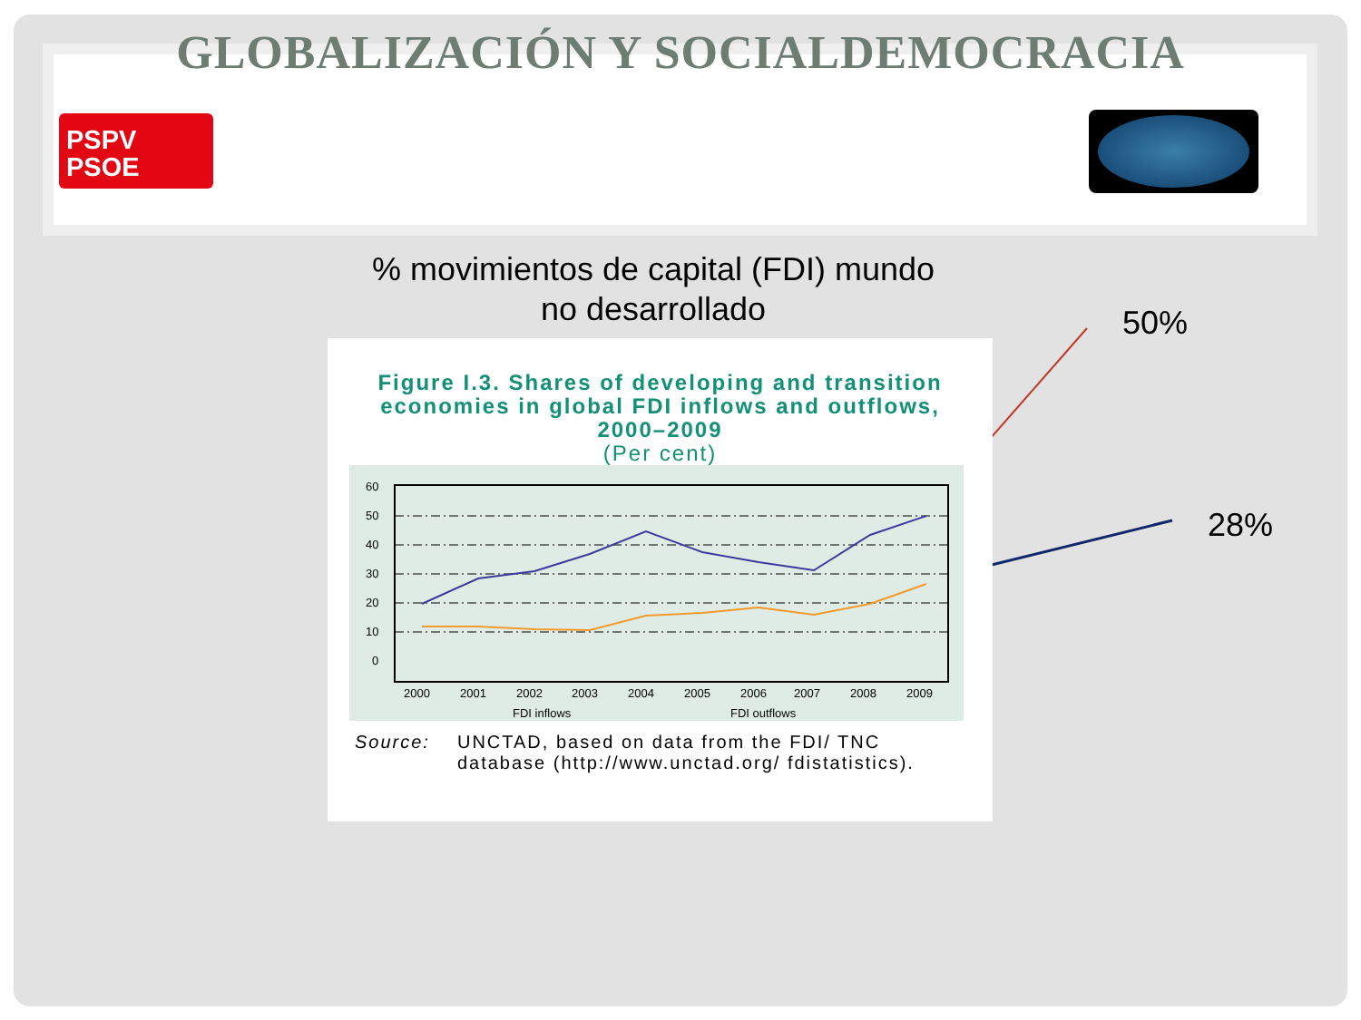GLOBALIZACIÓN Y SOCIALDEMOCRACIA
PSPV
PSOE
% movimientos de capital (FDI) mundo no desarrollado
50%
28%
Figure I.3. Shares of developing and transition economies in global FDI inflows and outflows, 2000–2009
(Per cent)
60
50
40
30
20
10
0
2000
2001
2002
2003
2004
2005
2006
2007
2008
2009
FDI inflows
FDI outflows
Source: UNCTAD, based on data from the FDI/ TNC database (http://www.unctad.org/ fdistatistics).